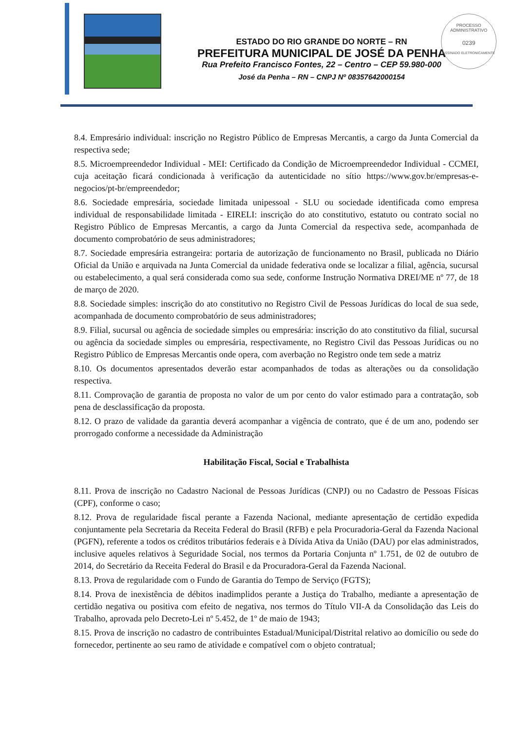ESTADO DO RIO GRANDE DO NORTE – RN
PREFEITURA MUNICIPAL DE JOSÉ DA PENHA
Rua Prefeito Francisco Fontes, 22 – Centro – CEP 59.980-000
José da Penha – RN – CNPJ Nº 08357642000154
PROCESSO ADMINISTRATIVO
0239
ASSINADO ELETRONICAMENTE
8.4. Empresário individual: inscrição no Registro Público de Empresas Mercantis, a cargo da Junta Comercial da respectiva sede;
8.5. Microempreendedor Individual - MEI: Certificado da Condição de Microempreendedor Individual - CCMEI, cuja aceitação ficará condicionada à verificação da autenticidade no sítio https://www.gov.br/empresas-e-negocios/pt-br/empreendedor;
8.6. Sociedade empresária, sociedade limitada unipessoal - SLU ou sociedade identificada como empresa individual de responsabilidade limitada - EIRELI: inscrição do ato constitutivo, estatuto ou contrato social no Registro Público de Empresas Mercantis, a cargo da Junta Comercial da respectiva sede, acompanhada de documento comprobatório de seus administradores;
8.7. Sociedade empresária estrangeira: portaria de autorização de funcionamento no Brasil, publicada no Diário Oficial da União e arquivada na Junta Comercial da unidade federativa onde se localizar a filial, agência, sucursal ou estabelecimento, a qual será considerada como sua sede, conforme Instrução Normativa DREI/ME nº 77, de 18 de março de 2020.
8.8. Sociedade simples: inscrição do ato constitutivo no Registro Civil de Pessoas Jurídicas do local de sua sede, acompanhada de documento comprobatório de seus administradores;
8.9. Filial, sucursal ou agência de sociedade simples ou empresária: inscrição do ato constitutivo da filial, sucursal ou agência da sociedade simples ou empresária, respectivamente, no Registro Civil das Pessoas Jurídicas ou no Registro Público de Empresas Mercantis onde opera, com averbação no Registro onde tem sede a matriz
8.10. Os documentos apresentados deverão estar acompanhados de todas as alterações ou da consolidação respectiva.
8.11. Comprovação de garantia de proposta no valor de um por cento do valor estimado para a contratação, sob pena de desclassificação da proposta.
8.12. O prazo de validade da garantia deverá acompanhar a vigência de contrato, que é de um ano, podendo ser prorrogado conforme a necessidade da Administração
Habilitação Fiscal, Social e Trabalhista
8.11. Prova de inscrição no Cadastro Nacional de Pessoas Jurídicas (CNPJ) ou no Cadastro de Pessoas Físicas (CPF), conforme o caso;
8.12. Prova de regularidade fiscal perante a Fazenda Nacional, mediante apresentação de certidão expedida conjuntamente pela Secretaria da Receita Federal do Brasil (RFB) e pela Procuradoria-Geral da Fazenda Nacional (PGFN), referente a todos os créditos tributários federais e à Dívida Ativa da União (DAU) por elas administrados, inclusive aqueles relativos à Seguridade Social, nos termos da Portaria Conjunta nº 1.751, de 02 de outubro de 2014, do Secretário da Receita Federal do Brasil e da Procuradora-Geral da Fazenda Nacional.
8.13. Prova de regularidade com o Fundo de Garantia do Tempo de Serviço (FGTS);
8.14. Prova de inexistência de débitos inadimplidos perante a Justiça do Trabalho, mediante a apresentação de certidão negativa ou positiva com efeito de negativa, nos termos do Título VII-A da Consolidação das Leis do Trabalho, aprovada pelo Decreto-Lei nº 5.452, de 1º de maio de 1943;
8.15. Prova de inscrição no cadastro de contribuintes Estadual/Municipal/Distrital relativo ao domicílio ou sede do fornecedor, pertinente ao seu ramo de atividade e compatível com o objeto contratual;